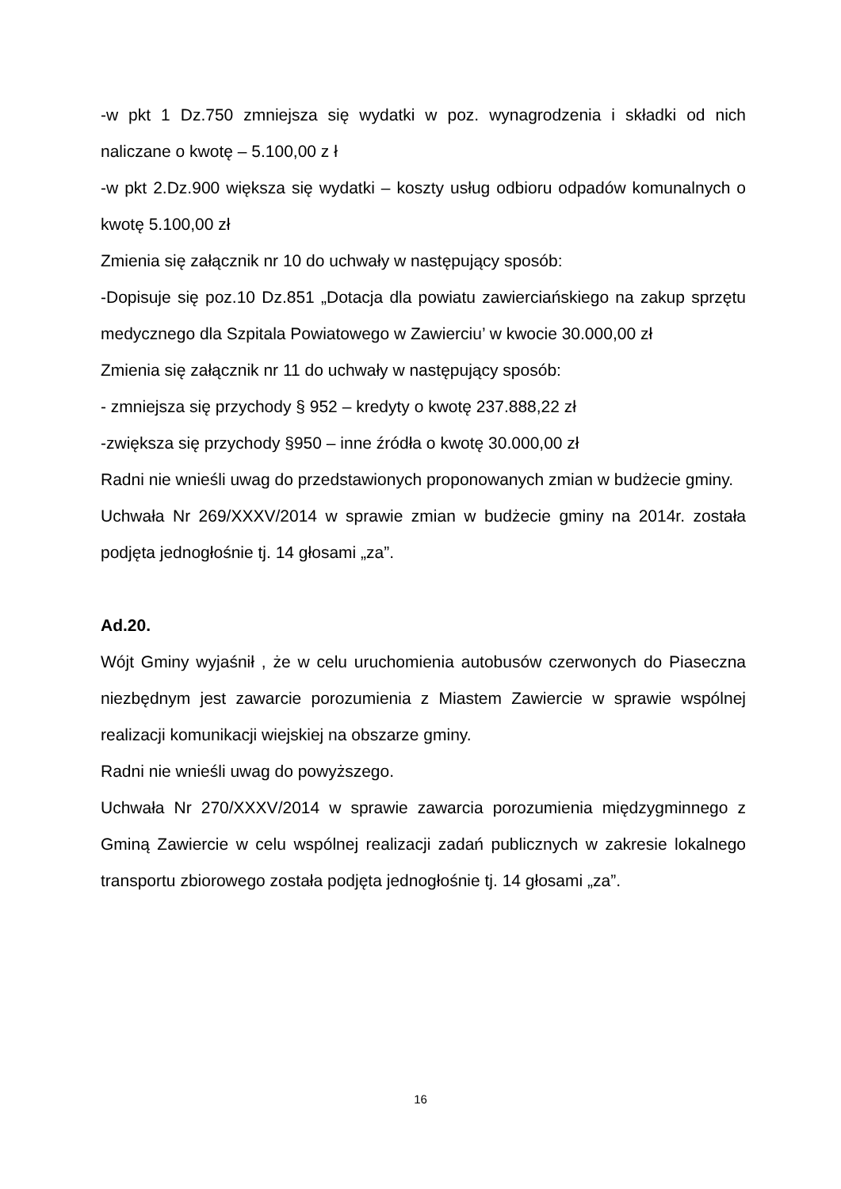-w pkt 1 Dz.750 zmniejsza się wydatki w poz. wynagrodzenia i składki od nich naliczane o kwotę – 5.100,00 z ł
-w pkt 2.Dz.900 większa się wydatki – koszty usług odbioru odpadów komunalnych o kwotę 5.100,00 zł
Zmienia się załącznik nr 10 do uchwały w następujący sposób:
-Dopisuje się poz.10 Dz.851 „Dotacja dla powiatu zawierciańskiego na zakup sprzętu medycznego dla Szpitala Powiatowego w Zawierciu’ w kwocie 30.000,00 zł
Zmienia się załącznik nr 11 do uchwały w następujący sposób:
- zmniejsza się przychody § 952 – kredyty o kwotę 237.888,22 zł
-zwiększa się przychody §950 – inne źródła o kwotę 30.000,00 zł
Radni nie wnieśli uwag do przedstawionych proponowanych zmian w budżecie gminy.
Uchwała Nr 269/XXXV/2014 w sprawie zmian w budżecie gminy na 2014r. została podjęta jednogłośnie tj. 14 głosami „za”.
Ad.20.
Wójt Gminy wyjaśnił , że w celu uruchomienia autobusów czerwonych do Piaseczna niezbędnym jest zawarcie porozumienia z Miastem Zawiercie w sprawie wspólnej realizacji komunikacji wiejskiej na obszarze gminy.
Radni nie wnieśli uwag do powyższego.
Uchwała Nr 270/XXXV/2014 w sprawie zawarcia porozumienia międzygminnego z Gminą Zawiercie w celu wspólnej realizacji zadań publicznych w zakresie lokalnego transportu zbiorowego została podjęta jednogłośnie tj. 14 głosami „za”.
16